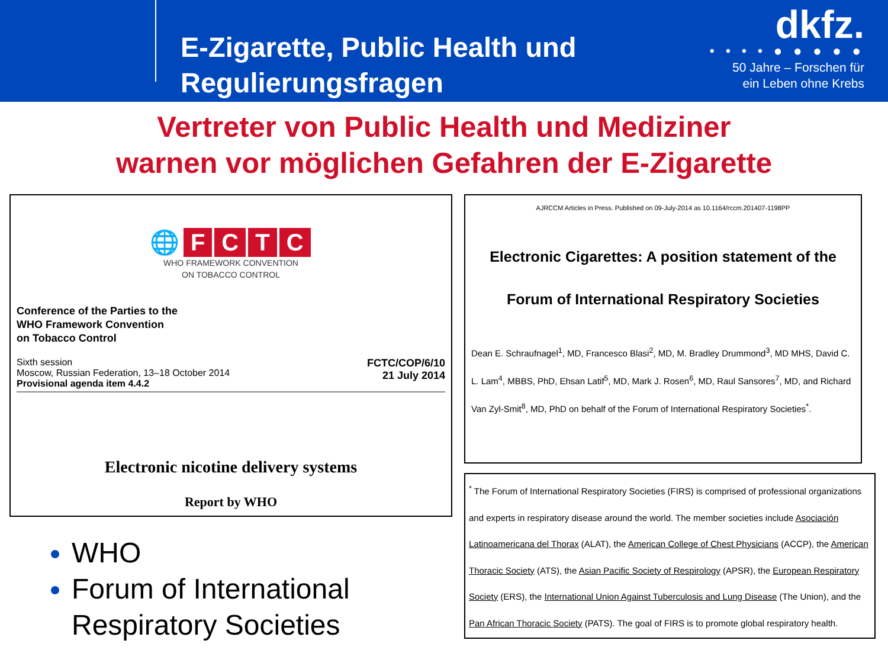E-Zigarette, Public Health und Regulierungsfragen
dkfz.
• • • • ● ● ● ● ●
50 Jahre – Forschen für
ein Leben ohne Krebs
Vertreter von Public Health und Mediziner
warnen vor möglichen Gefahren der E-Zigarette
🌐 FCTC
WHO FRAMEWORK CONVENTION
ON TOBACCO CONTROL
Conference of the Parties to the
WHO Framework Convention
on Tobacco Control
Sixth session
Moscow, Russian Federation, 13–18 October 2014
Provisional agenda item 4.4.2
FCTC/COP/6/10
21 July 2014
Electronic nicotine delivery systems
Report by WHO
WHO
Forum of International Respiratory Societies
AJRCCM Articles in Press. Published on 09-July-2014 as 10.1164/rccm.201407-1198PP
Electronic Cigarettes: A position statement of the
Forum of International Respiratory Societies
Dean E. Schraufnagel<sup>1</sup>, MD, Francesco Blasi<sup>2</sup>, MD, M. Bradley Drummond<sup>3</sup>, MD MHS, David C. L. Lam<sup>4</sup>, MBBS, PhD, Ehsan Latif<sup>5</sup>, MD, Mark J. Rosen<sup>6</sup>, MD, Raul Sansores<sup>7</sup>, MD, and Richard Van Zyl-Smit<sup>8</sup>, MD, PhD on behalf of the Forum of International Respiratory Societies<sup>*</sup>.
<sup>*</sup> The Forum of International Respiratory Societies (FIRS) is comprised of professional organizations and experts in respiratory disease around the world. The member societies include Asociación Latinoamericana del Thorax (ALAT), the American College of Chest Physicians (ACCP), the American Thoracic Society (ATS), the Asian Pacific Society of Respirology (APSR), the European Respiratory Society (ERS), the International Union Against Tuberculosis and Lung Disease (The Union), and the Pan African Thoracic Society (PATS). The goal of FIRS is to promote global respiratory health.